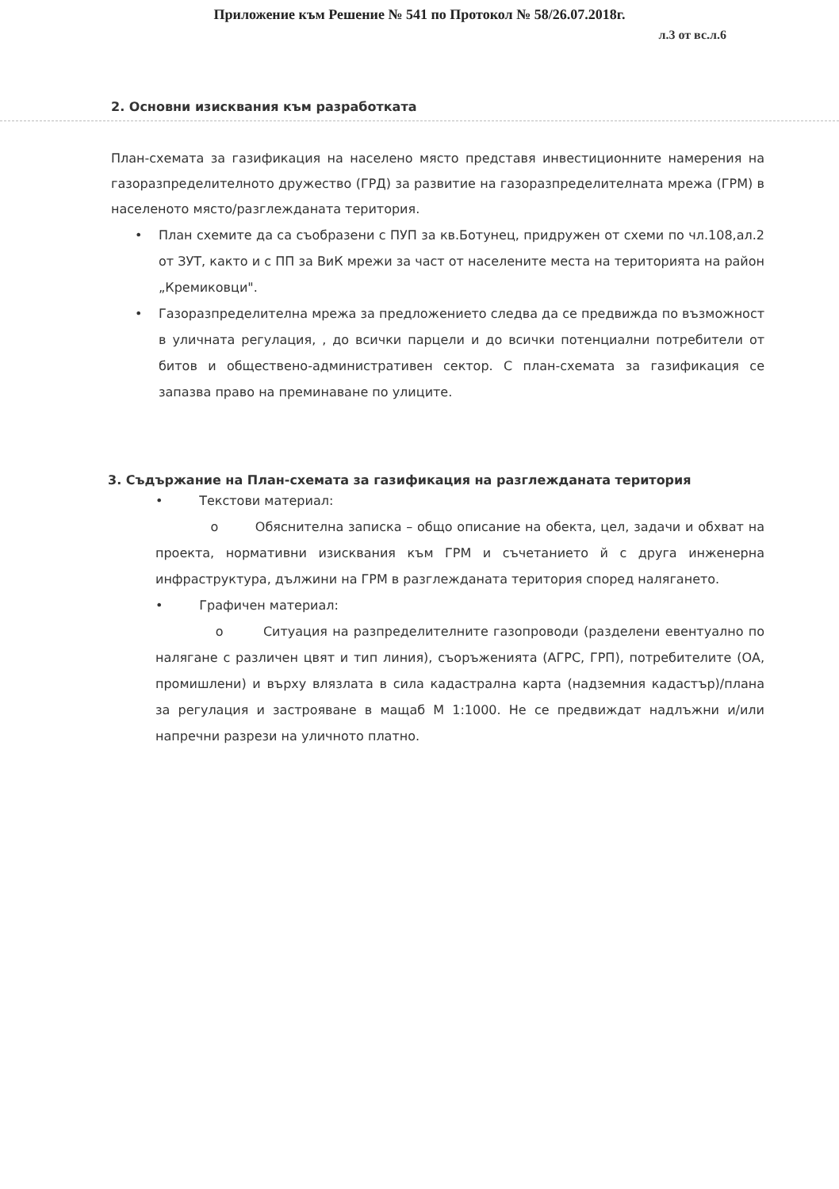Приложение към Решение № 541 по Протокол № 58/26.07.2018г.
л.3 от вс.л.6
2. Основни изисквания към разработката
План-схемата за газификация на населено място представя инвестиционните намерения на газоразпределителното дружество (ГРД) за развитие на газоразпределителната мрежа (ГРМ) в населеното място/разглежданата територия.
• План схемите да са съобразени с ПУП за кв.Ботунец, придружен от схеми по чл.108,ал.2 от ЗУТ, както и с ПП за ВиК мрежи за част от населените места на територията на район „Кремиковци".
• Газоразпределителна мрежа за предложението следва да се предвижда по възможност в уличната регулация, , до всички парцели и до всички потенциални потребители от битов и обществено-административен сектор. С план-схемата за газификация се запазва право на преминаване по улиците.
3. Съдържание на План-схемата за газификация на разглежданата територия
• Текстови материал:
o Обяснителна записка – общо описание на обекта, цел, задачи и обхват на проекта, нормативни изисквания към ГРМ и съчетанието й с друга инженерна инфраструктура, дължини на ГРМ в разглежданата територия според налягането.
• Графичен материал:
o Ситуация на разпределителните газопроводи (разделени евентуално по налягане с различен цвят и тип линия), съоръженията (АГРС, ГРП), потребителите (ОА, промишлени) и върху влязлата в сила кадастрална карта (надземния кадастър)/плана за регулация и застрояване в мащаб М 1:1000. Не се предвиждат надлъжни и/или напречни разрези на уличното платно.